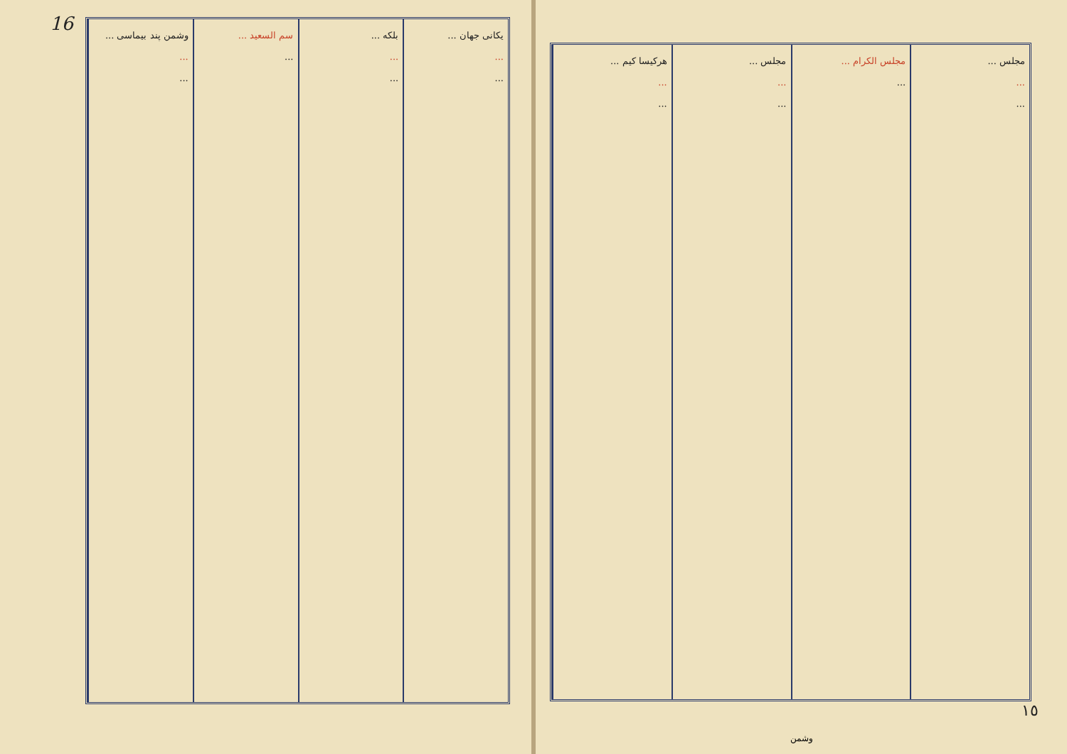16
وشمن پند بیماسی ...
...
...
سم السعید ...
...
بلکه ...
...
...
یکانی جهان ...
...
...
هرکیسا کیم ...
...
...
مجلس ...
...
...
مجلس الکرام ...
...
مجلس ...
...
...
١٥
وشمن